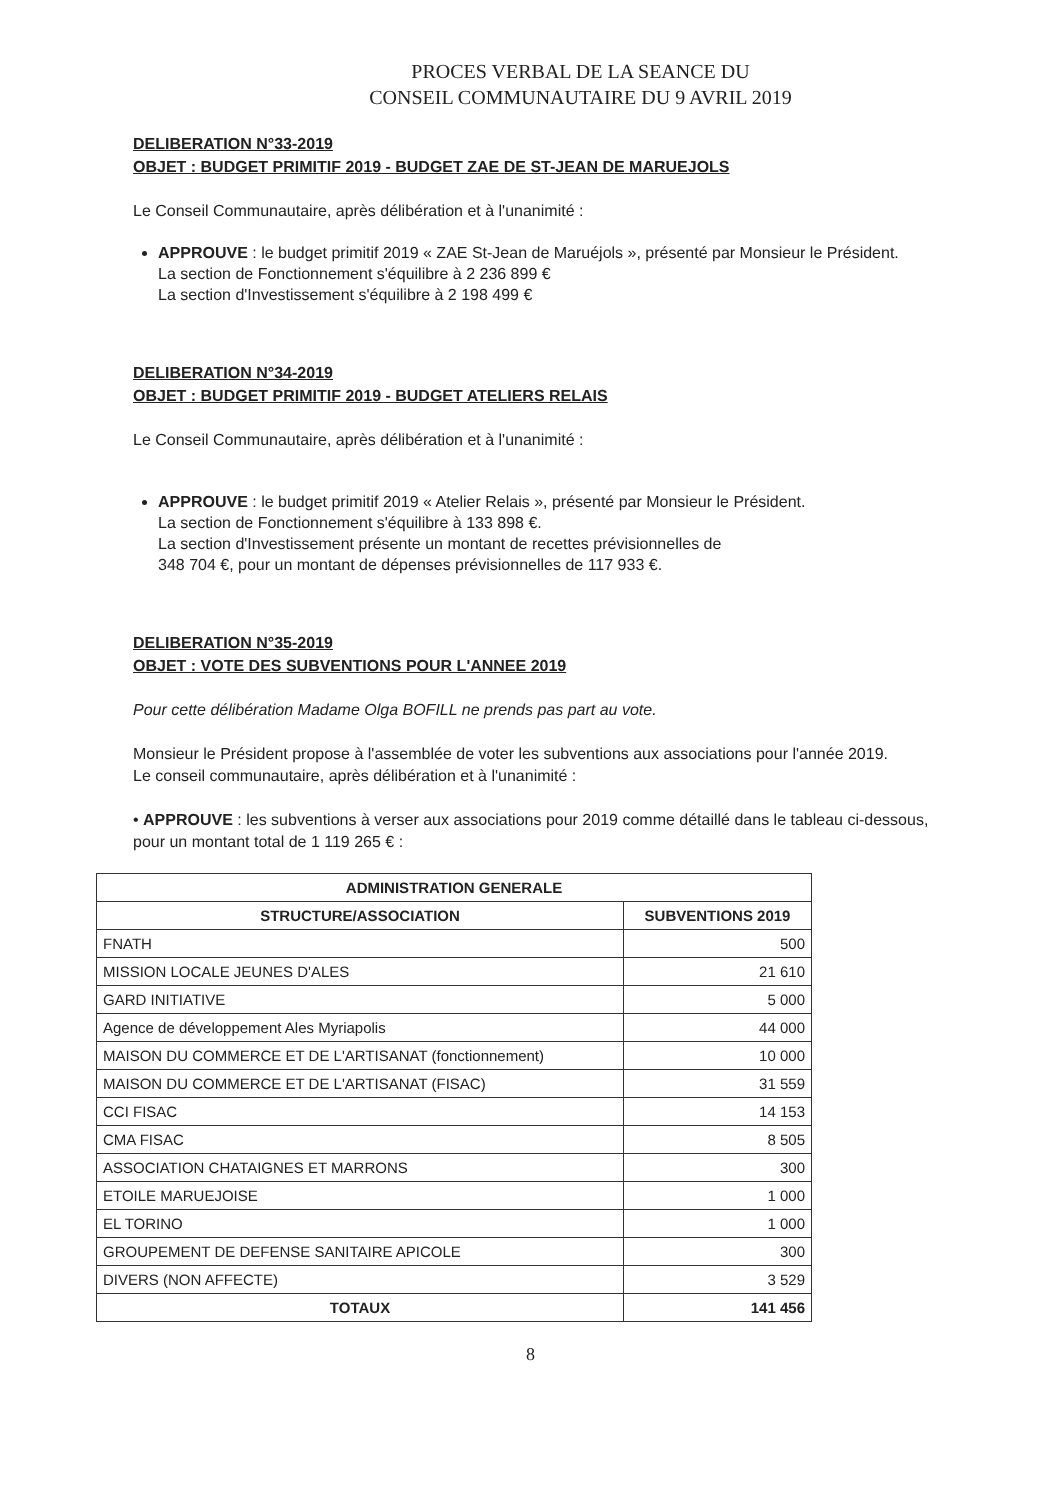PROCES VERBAL DE LA SEANCE DU
CONSEIL COMMUNAUTAIRE DU 9 AVRIL 2019
DELIBERATION N°33-2019
OBJET : BUDGET PRIMITIF 2019 - BUDGET ZAE DE ST-JEAN DE MARUEJOLS
Le Conseil Communautaire, après délibération et à l'unanimité :
APPROUVE : le budget primitif 2019 « ZAE St-Jean de Maruéjols », présenté par Monsieur le Président.
La section de Fonctionnement s'équilibre à 2 236 899 €
La section d'Investissement s'équilibre à 2 198 499 €
DELIBERATION N°34-2019
OBJET : BUDGET PRIMITIF 2019 - BUDGET ATELIERS RELAIS
Le Conseil Communautaire, après délibération et à l'unanimité :
APPROUVE : le budget primitif 2019 « Atelier Relais », présenté par Monsieur le Président.
La section de Fonctionnement s'équilibre à 133 898 €.
La section d'Investissement présente un montant de recettes prévisionnelles de
348 704 €, pour un montant de dépenses prévisionnelles de 117 933 €.
DELIBERATION N°35-2019
OBJET : VOTE DES SUBVENTIONS POUR L'ANNEE 2019
Pour cette délibération Madame Olga BOFILL ne prends pas part au vote.
Monsieur le Président propose à l'assemblée de voter les subventions aux associations pour l'année 2019.
Le conseil communautaire, après délibération et à l'unanimité :
• APPROUVE : les subventions à verser aux associations pour 2019 comme détaillé dans le tableau ci-dessous, pour un montant total de 1 119 265 € :
| ADMINISTRATION GENERALE | |
| --- | --- |
| STRUCTURE/ASSOCIATION | SUBVENTIONS 2019 |
| FNATH | 500 |
| MISSION LOCALE JEUNES D'ALES | 21 610 |
| GARD INITIATIVE | 5 000 |
| Agence de développement Ales Myriapolis | 44 000 |
| MAISON DU COMMERCE ET DE L'ARTISANAT (fonctionnement) | 10 000 |
| MAISON DU COMMERCE ET DE L'ARTISANAT (FISAC) | 31 559 |
| CCI FISAC | 14 153 |
| CMA FISAC | 8 505 |
| ASSOCIATION CHATAIGNES ET MARRONS | 300 |
| ETOILE MARUEJOISE | 1 000 |
| EL TORINO | 1 000 |
| GROUPEMENT DE DEFENSE SANITAIRE APICOLE | 300 |
| DIVERS (NON AFFECTE) | 3 529 |
| TOTAUX | 141 456 |
8